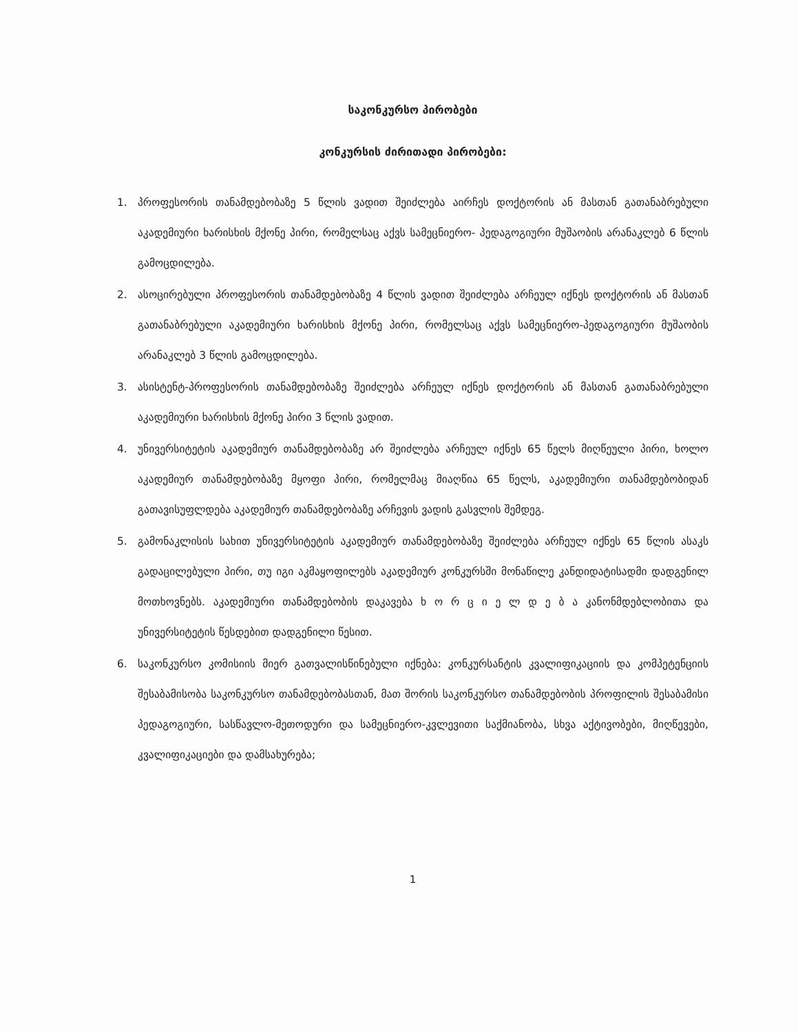საკონკურსო პირობები
კონკურსის ძირითადი პირობები:
1. პროფესორის თანამდებობაზე 5 წლის ვადით შეიძლება აირჩეს დოქტორის ან მასთან გათანაბრებული აკადემიური ხარისხის მქონე პირი, რომელსაც აქვს სამეცნიერო- პედაგოგიური მუშაობის არანაკლებ 6 წლის გამოცდილება.
2. ასოცირებული პროფესორის თანამდებობაზე 4 წლის ვადით შეიძლება არჩეულ იქნეს დოქტორის ან მასთან გათანაბრებული აკადემიური ხარისხის მქონე პირი, რომელსაც აქვს სამეცნიერო-პედაგოგიური მუშაობის არანაკლებ 3 წლის გამოცდილება.
3. ასისტენტ-პროფესორის თანამდებობაზე შეიძლება არჩეულ იქნეს დოქტორის ან მასთან გათანაბრებული აკადემიური ხარისხის მქონე პირი 3 წლის ვადით.
4. უნივერსიტეტის აკადემიურ თანამდებობაზე არ შეიძლება არჩეულ იქნეს 65 წელს მიღწეული პირი, ხოლო აკადემიურ თანამდებობაზე მყოფი პირი, რომელმაც მიაღწია 65 წელს, აკადემიური თანამდებობიდან გათავისუფლდება აკადემიურ თანამდებობაზე არჩევის ვადის გასვლის შემდეგ.
5. გამონაკლისის სახით უნივერსიტეტის აკადემიურ თანამდებობაზე შეიძლება არჩეულ იქნეს 65 წლის ასაკს გადაცილებული პირი, თუ იგი აკმაყოფილებს აკადემიურ კონკურსში მონაწილე კანდიდატისადმი დადგენილ მოთხოვნებს. აკადემიური თანამდებობის დაკავება ხ ო რ ც ი ე ლ დ ე ბ ა კანონმდებლობითა და უნივერსიტეტის წესდებით დადგენილი წესით.
6. საკონკურსო კომისიის მიერ გათვალისწინებული იქნება: კონკურსანტის კვალიფიკაციის და კომპეტენციის შესაბამისობა საკონკურსო თანამდებობასთან, მათ შორის საკონკურსო თანამდებობის პროფილის შესაბამისი პედაგოგიური, სასწავლო-მეთოდური და სამეცნიერო-კვლევითი საქმიანობა, სხვა აქტივობები, მიღწევები, კვალიფიკაციები და დამსახურება;
1